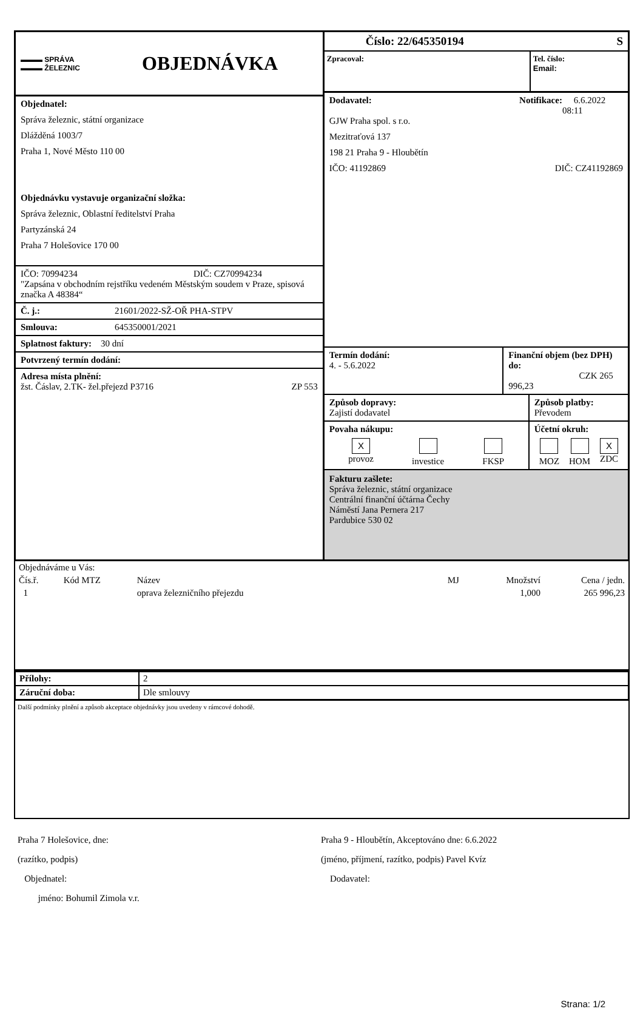▬▬▬ SPRÁVA
▬▬▬ ŽELEZNIC
OBJEDNÁVKA
Objednatel:
Správa železnic, státní organizace
Dlážděná 1003/7
Praha 1, Nové Město 110 00
Objednávku vystavuje organizační složka:
Správa železnic, Oblastní ředitelství Praha
Partyzánská 24
Praha 7 Holešovice 170 00
IČO: 70994234 DIČ: CZ70994234
"Zapsána v obchodním rejstříku vedeném Městským soudem v Praze, spisová značka A 48384“
Č. j.: 21601/2022-SŽ-OŘ PHA-STPV
Smlouva: 645350001/2021
Splatnost faktury: 30 dní
Potvrzený termín dodání:
Adresa místa plnění:
žst. Čáslav, 2.TK- žel.přejezd P3716 ZP 553
Číslo: 22/645350194 S
Zpracoval: Tel. číslo:
Email:
Dodavatel: Notifikace: 6.6.2022 08:11
GJW Praha spol. s r.o.
Mezitraťová 137
198 21 Praha 9 - Hloubětín
IČO: 41192869 DIČ: CZ41192869
Termín dodání:
4. - 5.6.2022
Finanční objem (bez DPH) do:
CZK 265 996,23
Způsob dopravy:
Zajistí dodavatel
Způsob platby:
Převodem
Povaha nákupu:
X
provoz
investice
FKSP
Účetní okruh:
MOZ
HOM
X
ZDC
Fakturu zašlete:
Správa železnic, státní organizace
Centrální finanční účtárna Čechy
Náměstí Jana Pernera 217
Pardubice 530 02
| Objednáváme u Vás: | | | | | |
| Čís.ř. | Kód MTZ | Název | MJ | Množství | Cena / jedn. |
| 1 | | oprava železničního přejezdu | | 1,000 | 265 996,23 |
| Přílohy: | 2 |
| Záruční doba: | Dle smlouvy |
Další podmínky plnění a způsob akceptace objednávky jsou uvedeny v rámcové dohodě.
Praha 7 Holešovice, dne:
(razítko, podpis)
Objednatel:
jméno: Bohumil Zimola v.r.
Praha 9 - Hloubětín, Akceptováno dne: 6.6.2022
(jméno, příjmení, razítko, podpis) Pavel Kvíz
Dodavatel:
Strana: 1/2